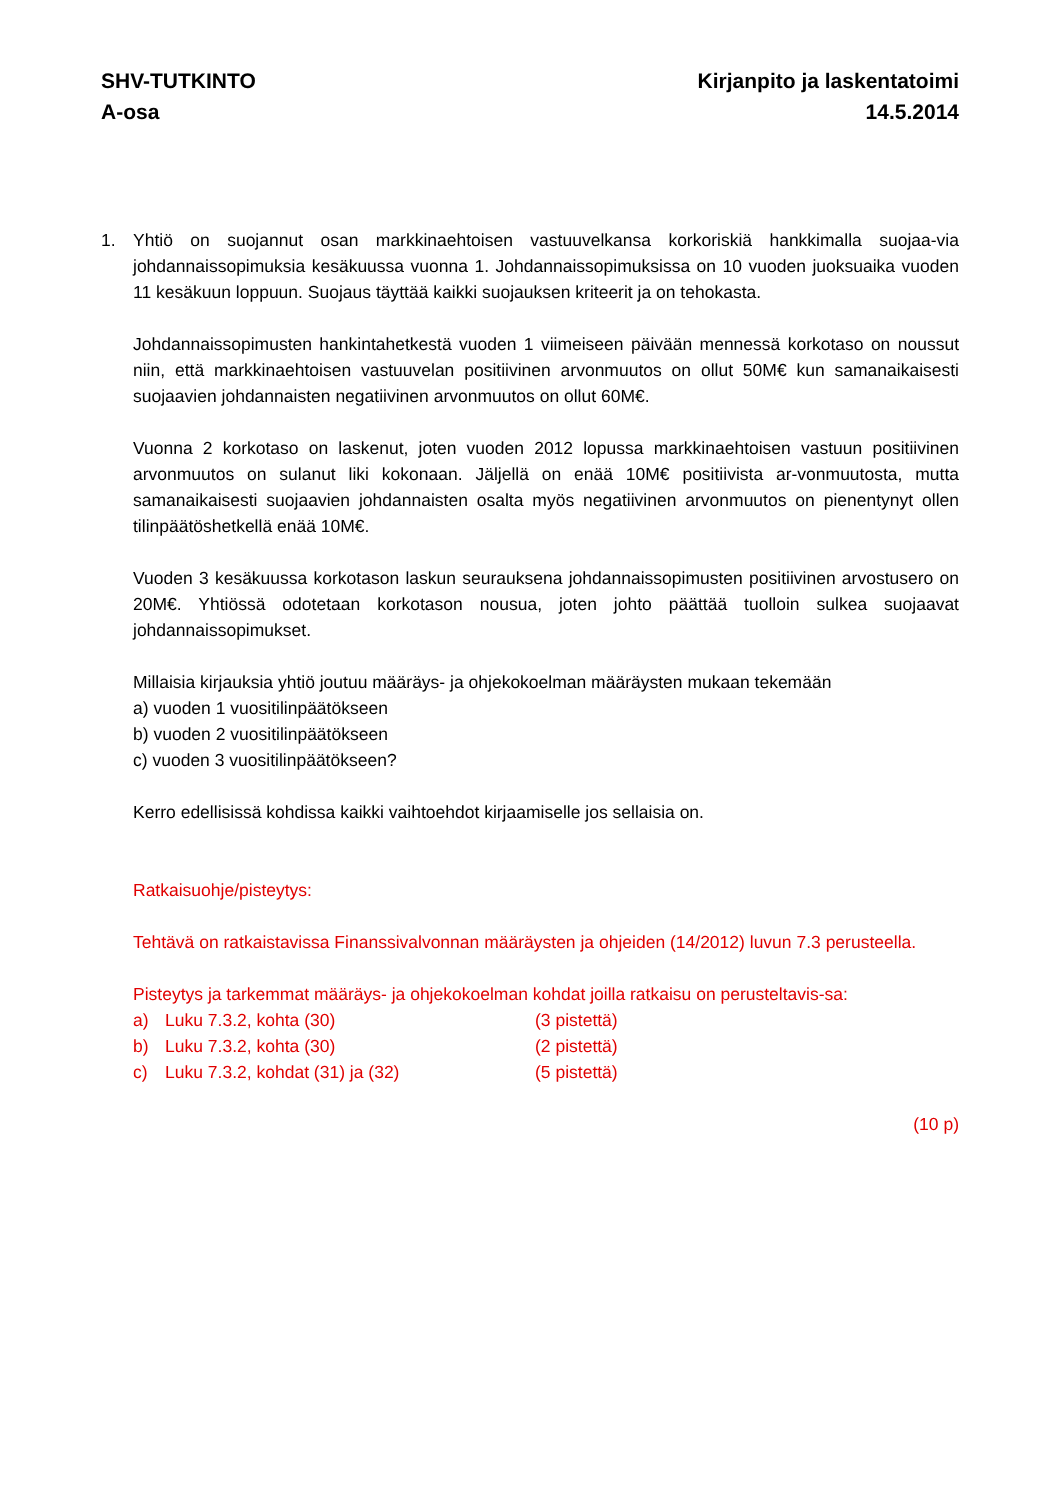SHV-TUTKINTO
A-osa
Kirjanpito ja laskentatoimi
14.5.2014
1. Yhtiö on suojannut osan markkinaehtoisen vastuuvelkansa korkoriskiä hankkimalla suojaa-via johdannaissopimuksia kesäkuussa vuonna 1. Johdannaissopimuksissa on 10 vuoden juoksuaika vuoden 11 kesäkuun loppuun. Suojaus täyttää kaikki suojauksen kriteerit ja on tehokasta.
Johdannaissopimusten hankintahetkestä vuoden 1 viimeiseen päivään mennessä korkotaso on noussut niin, että markkinaehtoisen vastuuvelan positiivinen arvonmuutos on ollut 50M€ kun samanaikaisesti suojaavien johdannaisten negatiivinen arvonmuutos on ollut 60M€.
Vuonna 2 korkotaso on laskenut, joten vuoden 2012 lopussa markkinaehtoisen vastuun positiivinen arvonmuutos on sulanut liki kokonaan. Jäljellä on enää 10M€ positiivista ar-vonmuutosta, mutta samanaikaisesti suojaavien johdannaisten osalta myös negatiivinen arvonmuutos on pienentynyt ollen tilinpäätöshetkellä enää 10M€.
Vuoden 3 kesäkuussa korkotason laskun seurauksena johdannaissopimusten positiivinen arvostusero on 20M€. Yhtiössä odotetaan korkotason nousua, joten johto päättää tuolloin sulkea suojaavat johdannaissopimukset.
Millaisia kirjauksia yhtiö joutuu määräys- ja ohjekokoelman määräysten mukaan tekemään
a) vuoden 1 vuositilinpäätökseen
b) vuoden 2 vuositilinpäätökseen
c) vuoden 3 vuositilinpäätökseen?
Kerro edellisissä kohdissa kaikki vaihtoehdot kirjaamiselle jos sellaisia on.
Ratkaisuohje/pisteytys:
Tehtävä on ratkaistavissa Finanssivalvonnan määräysten ja ohjeiden (14/2012) luvun 7.3 perusteella.
Pisteytys ja tarkemmat määräys- ja ohjekokoelman kohdat joilla ratkaisu on perusteltavis-sa:
a) Luku 7.3.2, kohta (30) (3 pistettä)
b) Luku 7.3.2, kohta (30) (2 pistettä)
c) Luku 7.3.2, kohdat (31) ja (32) (5 pistettä)
(10 p)